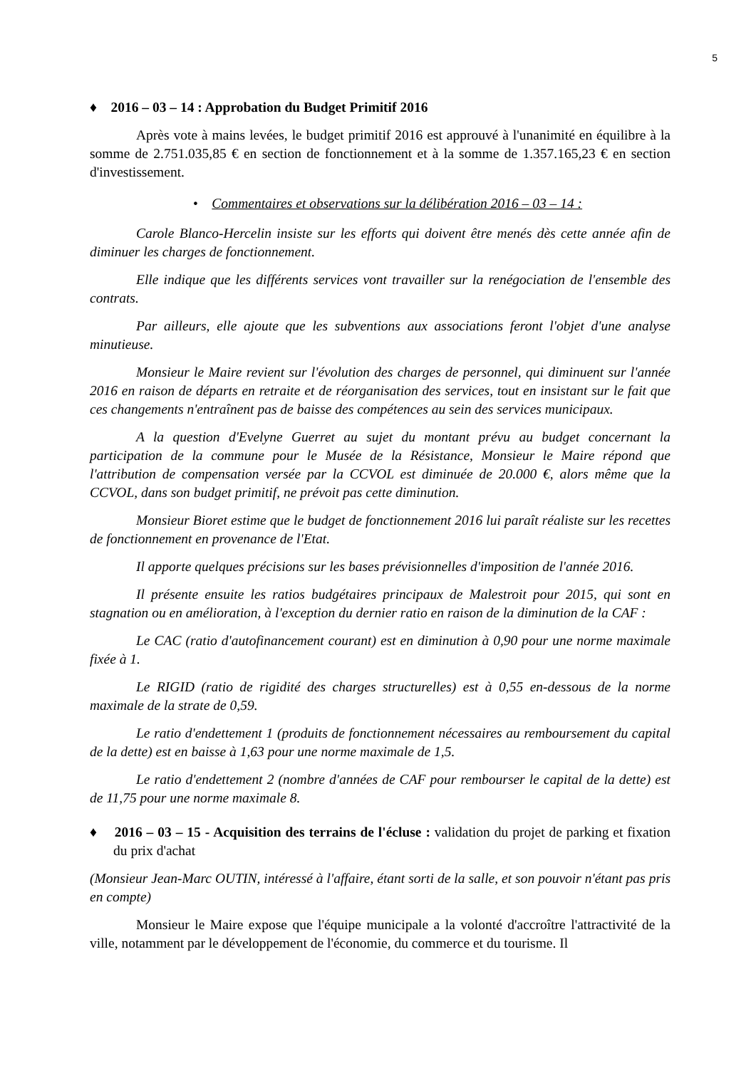5
♦ 2016 – 03 – 14 : Approbation du Budget Primitif 2016
Après vote à mains levées, le budget primitif 2016 est approuvé à l'unanimité en équilibre à la somme de 2.751.035,85 € en section de fonctionnement et à la somme de 1.357.165,23 € en section d'investissement.
• Commentaires et observations sur la délibération 2016 – 03 – 14 :
Carole Blanco-Hercelin insiste sur les efforts qui doivent être menés dès cette année afin de diminuer les charges de fonctionnement.
Elle indique que les différents services vont travailler sur la renégociation de l'ensemble des contrats.
Par ailleurs, elle ajoute que les subventions aux associations feront l'objet d'une analyse minutieuse.
Monsieur le Maire revient sur l'évolution des charges de personnel, qui diminuent sur l'année 2016 en raison de départs en retraite et de réorganisation des services, tout en insistant sur le fait que ces changements n'entraînent pas de baisse des compétences au sein des services municipaux.
A la question d'Evelyne Guerret au sujet du montant prévu au budget concernant la participation de la commune pour le Musée de la Résistance, Monsieur le Maire répond que l'attribution de compensation versée par la CCVOL est diminuée de 20.000 €, alors même que la CCVOL, dans son budget primitif, ne prévoit pas cette diminution.
Monsieur Bioret estime que le budget de fonctionnement 2016 lui paraît réaliste sur les recettes de fonctionnement en provenance de l'Etat.
Il apporte quelques précisions sur les bases prévisionnelles d'imposition de l'année 2016.
Il présente ensuite les ratios budgétaires principaux de Malestroit pour 2015, qui sont en stagnation ou en amélioration, à l'exception du dernier ratio en raison de la diminution de la CAF :
Le CAC (ratio d'autofinancement courant) est en diminution à 0,90 pour une norme maximale fixée à 1.
Le RIGID (ratio de rigidité des charges structurelles) est à 0,55 en-dessous de la norme maximale de la strate de 0,59.
Le ratio d'endettement 1 (produits de fonctionnement nécessaires au remboursement du capital de la dette) est en baisse à 1,63 pour une norme maximale de 1,5.
Le ratio d'endettement 2 (nombre d'années de CAF pour rembourser le capital de la dette) est de 11,75 pour une norme maximale 8.
♦ 2016 – 03 – 15 - Acquisition des terrains de l'écluse : validation du projet de parking et fixation du prix d'achat
(Monsieur Jean-Marc OUTIN, intéressé à l'affaire, étant sorti de la salle, et son pouvoir n'étant pas pris en compte)
Monsieur le Maire expose que l'équipe municipale a la volonté d'accroître l'attractivité de la ville, notamment par le développement de l'économie, du commerce et du tourisme. Il